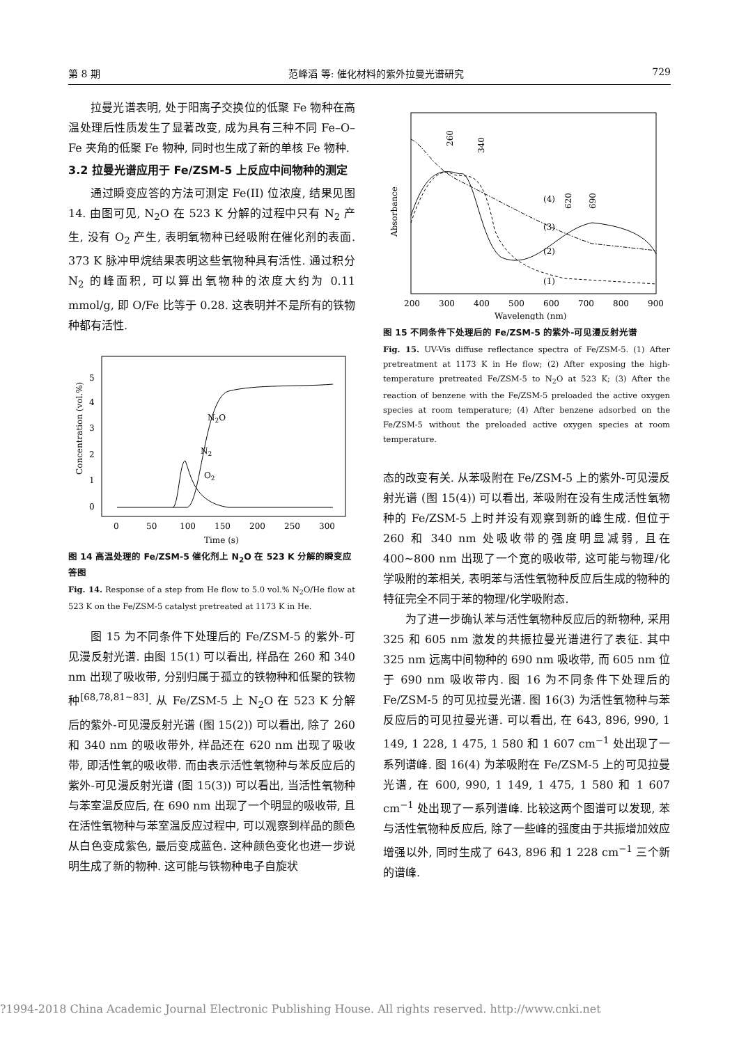第 8 期 范峰滔 等: 催化材料的紫外拉曼光谱研究 729
拉曼光谱表明, 处于阳离子交换位的低聚 Fe 物种在高温处理后性质发生了显著改变, 成为具有三种不同 Fe–O–Fe 夹角的低聚 Fe 物种, 同时也生成了新的单核 Fe 物种.
3.2 拉曼光谱应用于 Fe/ZSM-5 上反应中间物种的测定
通过瞬变应答的方法可测定 Fe(II) 位浓度, 结果见图 14. 由图可见, N<sub>2</sub>O 在 523 K 分解的过程中只有 N<sub>2</sub> 产生, 没有 O<sub>2</sub> 产生, 表明氧物种已经吸附在催化剂的表面. 373 K 脉冲甲烷结果表明这些氧物种具有活性. 通过积分 N<sub>2</sub> 的峰面积, 可以算出氧物种的浓度大约为 0.11 mmol/g, 即 O/Fe 比等于 0.28. 这表明并不是所有的铁物种都有活性.
5
4
3
2
1
0
0
50
100
150
200
250
300
Time (s)
N2O
N2
O2
Concentration (vol.%)
图 14 高温处理的 Fe/ZSM-5 催化剂上 N<sub>2</sub>O 在 523 K 分解的瞬变应答图
Fig. 14. Response of a step from He flow to 5.0 vol.% N<sub>2</sub>O/He flow at 523 K on the Fe/ZSM-5 catalyst pretreated at 1173 K in He.
图 15 为不同条件下处理后的 Fe/ZSM-5 的紫外-可见漫反射光谱. 由图 15(1) 可以看出, 样品在 260 和 340 nm 出现了吸收带, 分别归属于孤立的铁物种和低聚的铁物种<sup>[68,78,81~83]</sup>. 从 Fe/ZSM-5 上 N<sub>2</sub>O 在 523 K 分解后的紫外-可见漫反射光谱 (图 15(2)) 可以看出, 除了 260 和 340 nm 的吸收带外, 样品还在 620 nm 出现了吸收带, 即活性氧的吸收带. 而由表示活性氧物种与苯反应后的紫外-可见漫反射光谱 (图 15(3)) 可以看出, 当活性氧物种与苯室温反应后, 在 690 nm 出现了一个明显的吸收带, 且在活性氧物种与苯室温反应过程中, 可以观察到样品的颜色从白色变成紫色, 最后变成蓝色. 这种颜色变化也进一步说明生成了新的物种. 这可能与铁物种电子自旋状
(4)
(3)
(2)
(1)
200
300
400
500
600
700
800
900
Wavelength (nm)
Absorbance
260
340
620
690
图 15 不同条件下处理后的 Fe/ZSM-5 的紫外-可见漫反射光谱
Fig. 15. UV-Vis diffuse reflectance spectra of Fe/ZSM-5. (1) After pretreatment at 1173 K in He flow; (2) After exposing the high-temperature pretreated Fe/ZSM-5 to N<sub>2</sub>O at 523 K; (3) After the reaction of benzene with the Fe/ZSM-5 preloaded the active oxygen species at room temperature; (4) After benzene adsorbed on the Fe/ZSM-5 without the preloaded active oxygen species at room temperature.
态的改变有关. 从苯吸附在 Fe/ZSM-5 上的紫外-可见漫反射光谱 (图 15(4)) 可以看出, 苯吸附在没有生成活性氧物种的 Fe/ZSM-5 上时并没有观察到新的峰生成. 但位于 260 和 340 nm 处吸收带的强度明显减弱, 且在 400~800 nm 出现了一个宽的吸收带, 这可能与物理/化学吸附的苯相关, 表明苯与活性氧物种反应后生成的物种的特征完全不同于苯的物理/化学吸附态.
为了进一步确认苯与活性氧物种反应后的新物种, 采用 325 和 605 nm 激发的共振拉曼光谱进行了表征. 其中 325 nm 远离中间物种的 690 nm 吸收带, 而 605 nm 位于 690 nm 吸收带内. 图 16 为不同条件下处理后的 Fe/ZSM-5 的可见拉曼光谱. 图 16(3) 为活性氧物种与苯反应后的可见拉曼光谱. 可以看出, 在 643, 896, 990, 1 149, 1 228, 1 475, 1 580 和 1 607 cm<sup>−1</sup> 处出现了一系列谱峰. 图 16(4) 为苯吸附在 Fe/ZSM-5 上的可见拉曼光谱, 在 600, 990, 1 149, 1 475, 1 580 和 1 607 cm<sup>−1</sup> 处出现了一系列谱峰. 比较这两个图谱可以发现, 苯与活性氧物种反应后, 除了一些峰的强度由于共振增加效应增强以外, 同时生成了 643, 896 和 1 228 cm<sup>−1</sup> 三个新的谱峰.
?1994-2018 China Academic Journal Electronic Publishing House. All rights reserved. http://www.cnki.net